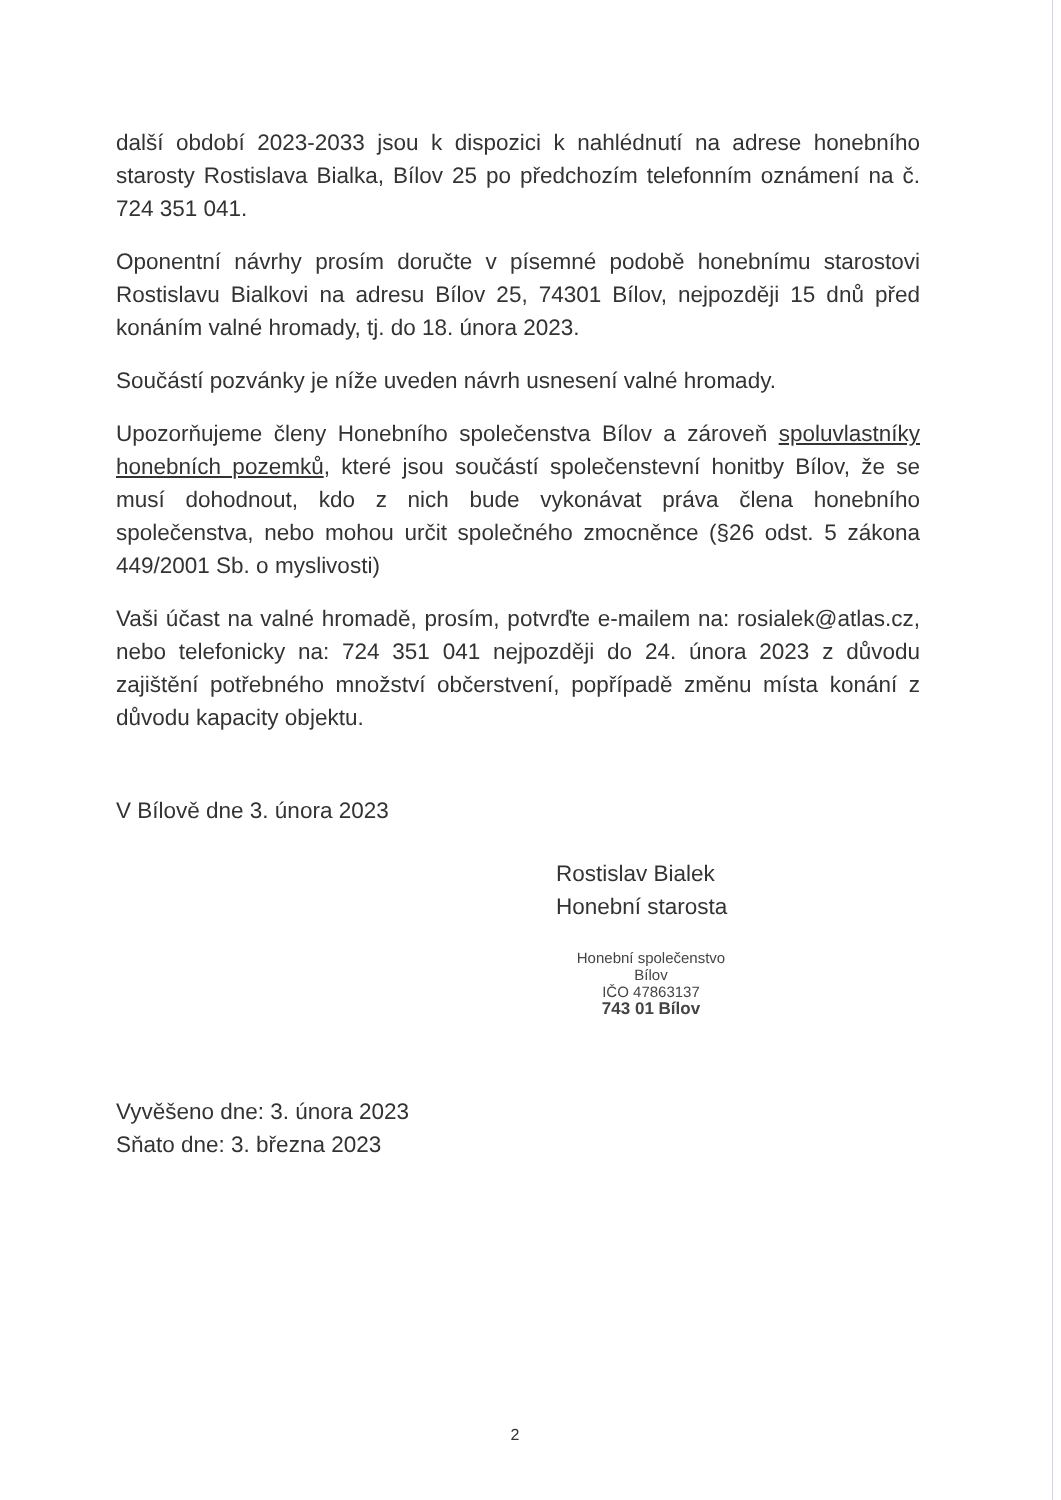další období 2023-2033 jsou k dispozici k nahlédnutí na adrese honebního starosty Rostislava Bialka, Bílov 25 po předchozím telefonním oznámení na č. 724 351 041.
Oponentní návrhy prosím doručte v písemné podobě honebnímu starostovi Rostislavu Bialkovi na adresu Bílov 25, 74301 Bílov, nejpozději 15 dnů před konáním valné hromady, tj. do 18. února 2023.
Součástí pozvánky je níže uveden návrh usnesení valné hromady.
Upozorňujeme členy Honebního společenstva Bílov a zároveň spoluvlastníky honebních pozemků, které jsou součástí společenstevní honitby Bílov, že se musí dohodnout, kdo z nich bude vykonávat práva člena honebního společenstva, nebo mohou určit společného zmocněnce (§26 odst. 5 zákona 449/2001 Sb. o myslivosti)
Vaši účast na valné hromadě, prosím, potvrďte e-mailem na: rosialek@atlas.cz, nebo telefonicky na: 724 351 041 nejpozději do 24. února 2023 z důvodu zajištění potřebného množství občerstvení, popřípadě změnu místa konání z důvodu kapacity objektu.
V Bílově dne 3. února 2023
Rostislav Bialek
Honební starosta
Honební společenstvo
Bílov
IČO 47863137
743 01 Bílov
Vyvěšeno dne: 3. února 2023
Sňato dne: 3. března 2023
2